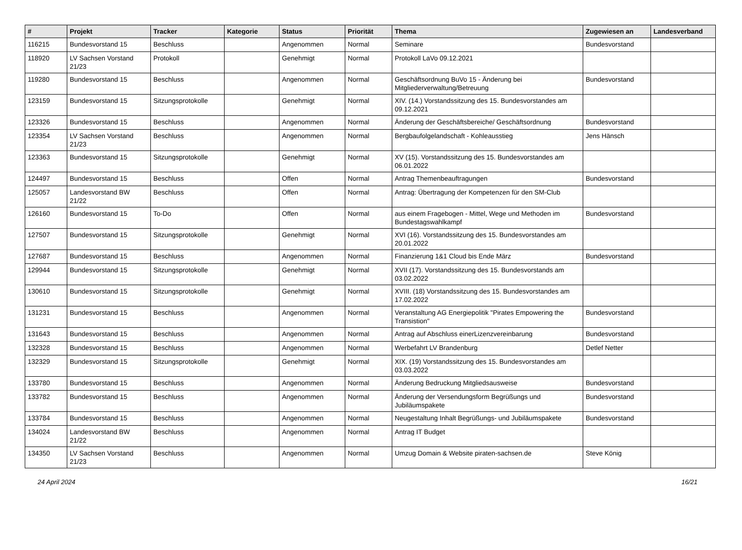| # | Projekt | Tracker | Kategorie | Status | Priorität | Thema | Zugewiesen an | Landesverband |
| --- | --- | --- | --- | --- | --- | --- | --- | --- |
| 116215 | Bundesvorstand 15 | Beschluss | | Angenommen | Normal | Seminare | Bundesvorstand | |
| 118920 | LV Sachsen Vorstand 21/23 | Protokoll | | Genehmigt | Normal | Protokoll LaVo 09.12.2021 | | |
| 119280 | Bundesvorstand 15 | Beschluss | | Angenommen | Normal | Geschäftsordnung BuVo 15 - Änderung bei Mitgliederverwaltung/Betreuung | Bundesvorstand | |
| 123159 | Bundesvorstand 15 | Sitzungsprotokolle | | Genehmigt | Normal | XIV. (14.) Vorstandssitzung des 15. Bundesvorstandes am 09.12.2021 | | |
| 123326 | Bundesvorstand 15 | Beschluss | | Angenommen | Normal | Änderung der Geschäftsbereiche/ Geschäftsordnung | Bundesvorstand | |
| 123354 | LV Sachsen Vorstand 21/23 | Beschluss | | Angenommen | Normal | Bergbaufolgelandschaft - Kohleausstieg | Jens Hänsch | |
| 123363 | Bundesvorstand 15 | Sitzungsprotokolle | | Genehmigt | Normal | XV (15). Vorstandssitzung des 15. Bundesvorstandes am 06.01.2022 | | |
| 124497 | Bundesvorstand 15 | Beschluss | | Offen | Normal | Antrag Themenbeauftragungen | Bundesvorstand | |
| 125057 | Landesvorstand BW 21/22 | Beschluss | | Offen | Normal | Antrag: Übertragung der Kompetenzen für den SM-Club | | |
| 126160 | Bundesvorstand 15 | To-Do | | Offen | Normal | aus einem Fragebogen - Mittel, Wege und Methoden im Bundestagswahlkampf | Bundesvorstand | |
| 127507 | Bundesvorstand 15 | Sitzungsprotokolle | | Genehmigt | Normal | XVI (16). Vorstandssitzung des 15. Bundesvorstandes am 20.01.2022 | | |
| 127687 | Bundesvorstand 15 | Beschluss | | Angenommen | Normal | Finanzierung 1&1 Cloud bis Ende März | Bundesvorstand | |
| 129944 | Bundesvorstand 15 | Sitzungsprotokolle | | Genehmigt | Normal | XVII (17). Vorstandssitzung des 15. Bundesvorstands am 03.02.2022 | | |
| 130610 | Bundesvorstand 15 | Sitzungsprotokolle | | Genehmigt | Normal | XVIII. (18) Vorstandssitzung des 15. Bundesvorstandes am 17.02.2022 | | |
| 131231 | Bundesvorstand 15 | Beschluss | | Angenommen | Normal | Veranstaltung AG Energiepolitik "Pirates Empowering the Transistion" | Bundesvorstand | |
| 131643 | Bundesvorstand 15 | Beschluss | | Angenommen | Normal | Antrag auf Abschluss einerLizenzvereinbarung | Bundesvorstand | |
| 132328 | Bundesvorstand 15 | Beschluss | | Angenommen | Normal | Werbefahrt LV Brandenburg | Detlef Netter | |
| 132329 | Bundesvorstand 15 | Sitzungsprotokolle | | Genehmigt | Normal | XIX. (19) Vorstandssitzung des 15. Bundesvorstandes am 03.03.2022 | | |
| 133780 | Bundesvorstand 15 | Beschluss | | Angenommen | Normal | Änderung Bedruckung Mitgliedsausweise | Bundesvorstand | |
| 133782 | Bundesvorstand 15 | Beschluss | | Angenommen | Normal | Änderung der Versendungsform Begrüßungs und Jubiläumspakete | Bundesvorstand | |
| 133784 | Bundesvorstand 15 | Beschluss | | Angenommen | Normal | Neugestaltung Inhalt Begrüßungs- und Jubiläumspakete | Bundesvorstand | |
| 134024 | Landesvorstand BW 21/22 | Beschluss | | Angenommen | Normal | Antrag IT Budget | | |
| 134350 | LV Sachsen Vorstand 21/23 | Beschluss | | Angenommen | Normal | Umzug Domain & Website piraten-sachsen.de | Steve König | |
24 April 2024 16/21